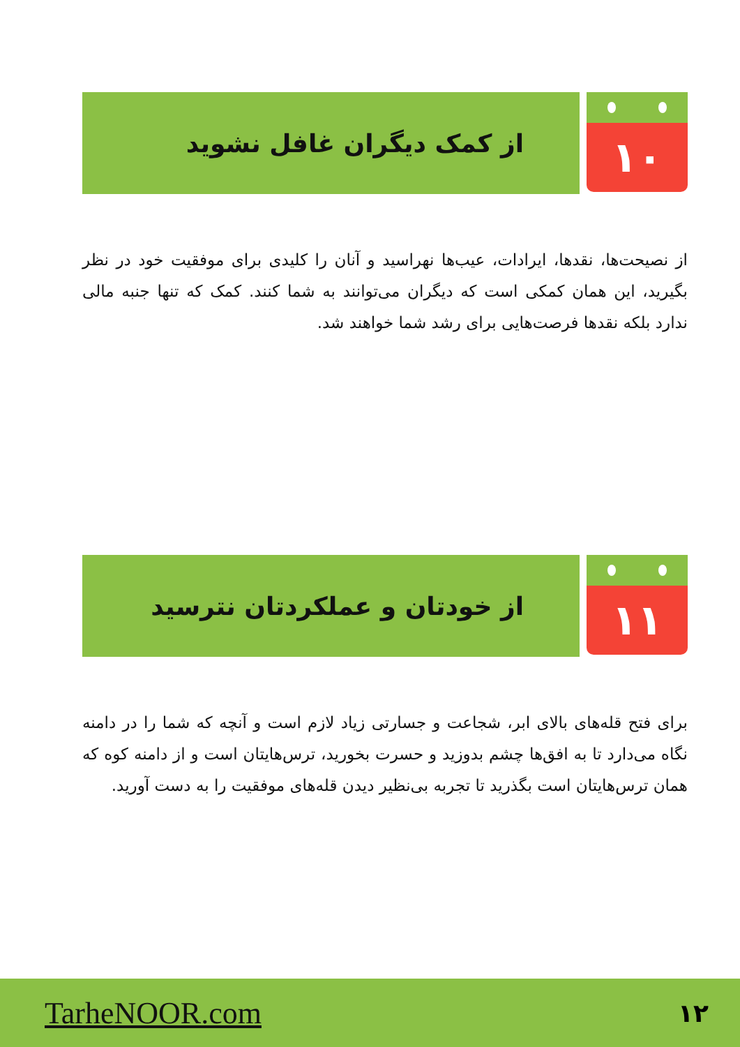۱۰
از کمک دیگران غافل نشوید
از نصیحت‌ها، نقدها، ایرادات، عیب‌ها نهراسید و آنان را کلیدی برای موفقیت خود در نظر بگیرید، این همان کمکی است که دیگران می‌توانند به شما کنند. کمک که تنها جنبه مالی ندارد بلکه نقدها فرصت‌هایی برای رشد شما خواهند شد.
۱۱
از خودتان و عملکردتان نترسید
برای فتح قله‌های بالای ابر، شجاعت و جسارتی زیاد لازم است و آنچه که شما را در دامنه نگاه می‌دارد تا به افق‌ها چشم بدوزید و حسرت بخورید، ترس‌هایتان است و از دامنه کوه که همان ترس‌هایتان است بگذرید تا تجربه بی‌نظیر دیدن قله‌های موفقیت را به دست آورید.
TarheNOOR.com ۱۲